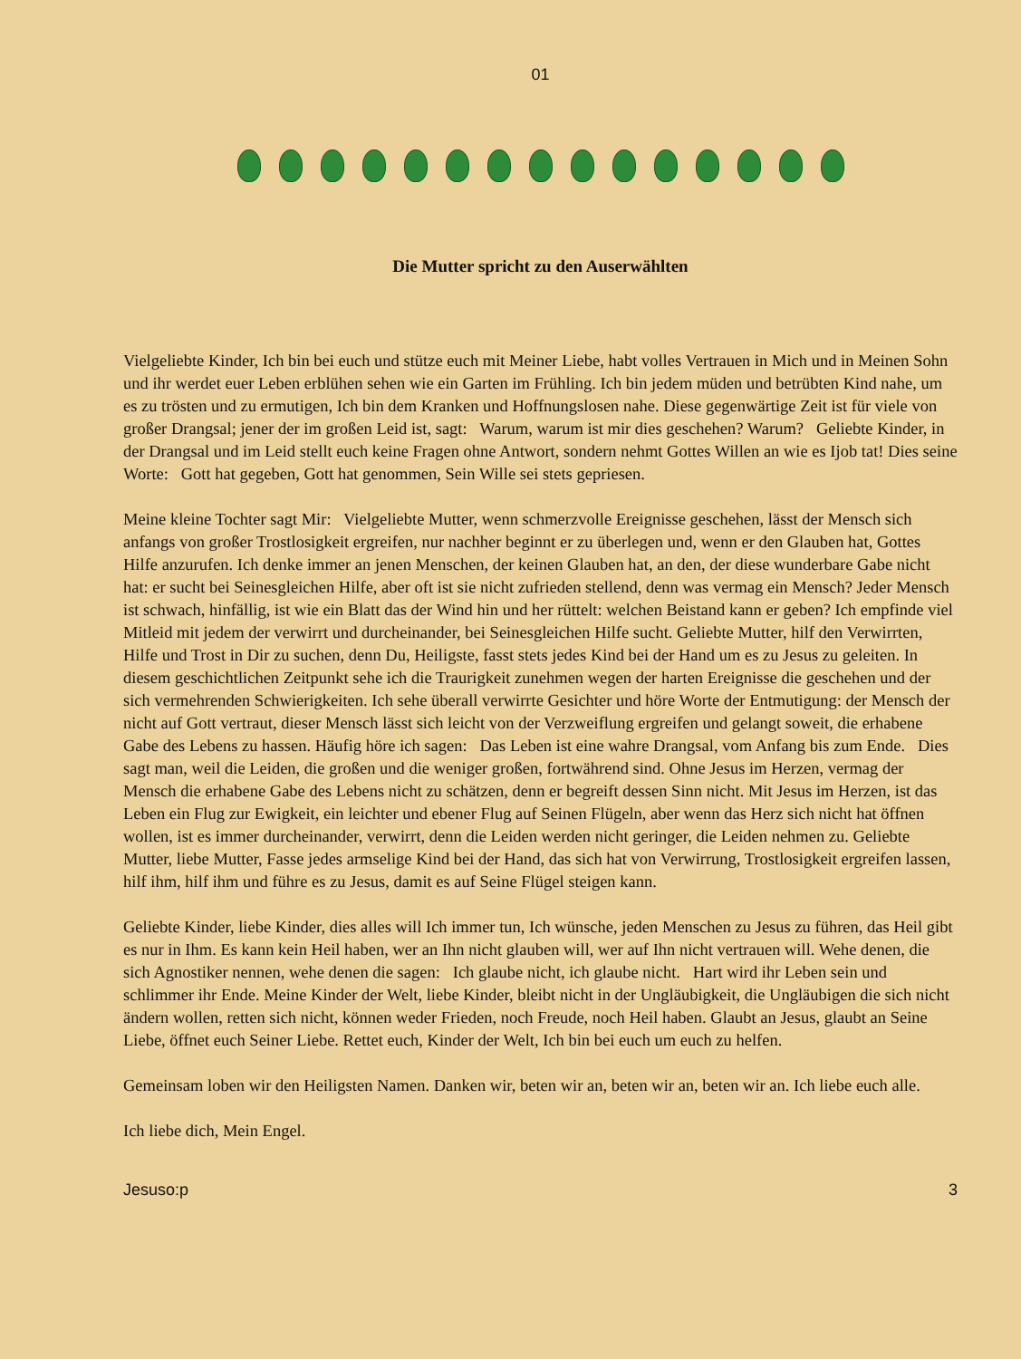01
Die Mutter spricht zu den Auserwählten
Vielgeliebte Kinder, Ich bin bei euch und stütze euch mit Meiner Liebe, habt volles Vertrauen in Mich und in Meinen Sohn und ihr werdet euer Leben erblühen sehen wie ein Garten im Frühling. Ich bin jedem müden und betrübten Kind nahe, um es zu trösten und zu ermutigen, Ich bin dem Kranken und Hoffnungslosen nahe. Diese gegenwärtige Zeit ist für viele von großer Drangsal; jener der im großen Leid ist, sagt: Warum, warum ist mir dies geschehen? Warum? Geliebte Kinder, in der Drangsal und im Leid stellt euch keine Fragen ohne Antwort, sondern nehmt Gottes Willen an wie es Ijob tat! Dies seine Worte: Gott hat gegeben, Gott hat genommen, Sein Wille sei stets gepriesen.
Meine kleine Tochter sagt Mir: Vielgeliebte Mutter, wenn schmerzvolle Ereignisse geschehen, lässt der Mensch sich anfangs von großer Trostlosigkeit ergreifen, nur nachher beginnt er zu überlegen und, wenn er den Glauben hat, Gottes Hilfe anzurufen. Ich denke immer an jenen Menschen, der keinen Glauben hat, an den, der diese wunderbare Gabe nicht hat: er sucht bei Seinesgleichen Hilfe, aber oft ist sie nicht zufrieden stellend, denn was vermag ein Mensch? Jeder Mensch ist schwach, hinfällig, ist wie ein Blatt das der Wind hin und her rüttelt: welchen Beistand kann er geben? Ich empfinde viel Mitleid mit jedem der verwirrt und durcheinander, bei Seinesgleichen Hilfe sucht. Geliebte Mutter, hilf den Verwirrten, Hilfe und Trost in Dir zu suchen, denn Du, Heiligste, fasst stets jedes Kind bei der Hand um es zu Jesus zu geleiten. In diesem geschichtlichen Zeitpunkt sehe ich die Traurigkeit zunehmen wegen der harten Ereignisse die geschehen und der sich vermehrenden Schwierigkeiten. Ich sehe überall verwirrte Gesichter und höre Worte der Entmutigung: der Mensch der nicht auf Gott vertraut, dieser Mensch lässt sich leicht von der Verzweiflung ergreifen und gelangt soweit, die erhabene Gabe des Lebens zu hassen. Häufig höre ich sagen: Das Leben ist eine wahre Drangsal, vom Anfang bis zum Ende. Dies sagt man, weil die Leiden, die großen und die weniger großen, fortwährend sind. Ohne Jesus im Herzen, vermag der Mensch die erhabene Gabe des Lebens nicht zu schätzen, denn er begreift dessen Sinn nicht. Mit Jesus im Herzen, ist das Leben ein Flug zur Ewigkeit, ein leichter und ebener Flug auf Seinen Flügeln, aber wenn das Herz sich nicht hat öffnen wollen, ist es immer durcheinander, verwirrt, denn die Leiden werden nicht geringer, die Leiden nehmen zu. Geliebte Mutter, liebe Mutter, Fasse jedes armselige Kind bei der Hand, das sich hat von Verwirrung, Trostlosigkeit ergreifen lassen, hilf ihm, hilf ihm und führe es zu Jesus, damit es auf Seine Flügel steigen kann.
Geliebte Kinder, liebe Kinder, dies alles will Ich immer tun, Ich wünsche, jeden Menschen zu Jesus zu führen, das Heil gibt es nur in Ihm. Es kann kein Heil haben, wer an Ihn nicht glauben will, wer auf Ihn nicht vertrauen will. Wehe denen, die sich Agnostiker nennen, wehe denen die sagen: Ich glaube nicht, ich glaube nicht. Hart wird ihr Leben sein und schlimmer ihr Ende. Meine Kinder der Welt, liebe Kinder, bleibt nicht in der Ungläubigkeit, die Ungläubigen die sich nicht ändern wollen, retten sich nicht, können weder Frieden, noch Freude, noch Heil haben. Glaubt an Jesus, glaubt an Seine Liebe, öffnet euch Seiner Liebe. Rettet euch, Kinder der Welt, Ich bin bei euch um euch zu helfen.
Gemeinsam loben wir den Heiligsten Namen. Danken wir, beten wir an, beten wir an, beten wir an. Ich liebe euch alle.
Ich liebe dich, Mein Engel.
Jesuso:p 3